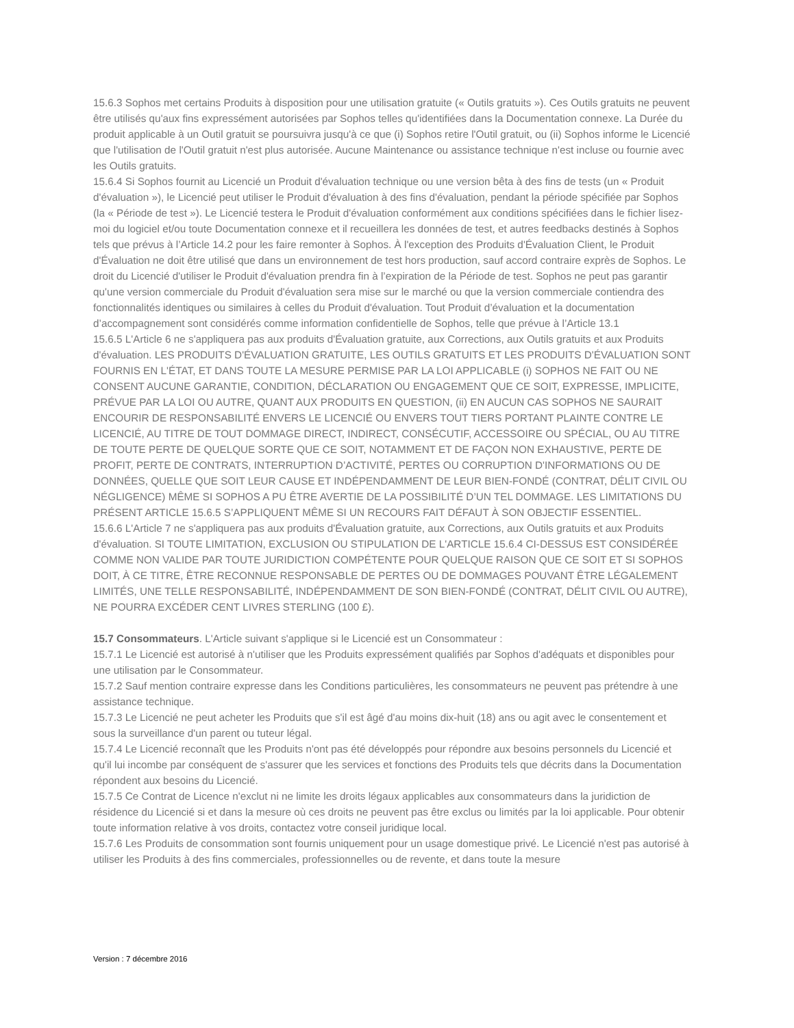15.6.3 Sophos met certains Produits à disposition pour une utilisation gratuite (« Outils gratuits »). Ces Outils gratuits ne peuvent être utilisés qu'aux fins expressément autorisées par Sophos telles qu'identifiées dans la Documentation connexe. La Durée du produit applicable à un Outil gratuit se poursuivra jusqu'à ce que (i) Sophos retire l'Outil gratuit, ou (ii) Sophos informe le Licencié que l'utilisation de l'Outil gratuit n'est plus autorisée. Aucune Maintenance ou assistance technique n'est incluse ou fournie avec les Outils gratuits.
15.6.4 Si Sophos fournit au Licencié un Produit d'évaluation technique ou une version bêta à des fins de tests (un « Produit d'évaluation »), le Licencié peut utiliser le Produit d'évaluation à des fins d'évaluation, pendant la période spécifiée par Sophos (la « Période de test »). Le Licencié testera le Produit d'évaluation conformément aux conditions spécifiées dans le fichier lisez-moi du logiciel et/ou toute Documentation connexe et il recueillera les données de test, et autres feedbacks destinés à Sophos tels que prévus à l’Article 14.2 pour les faire remonter à Sophos. À l'exception des Produits d'Évaluation Client, le Produit d'Évaluation ne doit être utilisé que dans un environnement de test hors production, sauf accord contraire exprès de Sophos. Le droit du Licencié d'utiliser le Produit d'évaluation prendra fin à l’expiration de la Période de test. Sophos ne peut pas garantir qu'une version commerciale du Produit d'évaluation sera mise sur le marché ou que la version commerciale contiendra des fonctionnalités identiques ou similaires à celles du Produit d'évaluation. Tout Produit d’évaluation et la documentation d’accompagnement sont considérés comme information confidentielle de Sophos, telle que prévue à l’Article 13.1
15.6.5 L'Article 6 ne s'appliquera pas aux produits d'Évaluation gratuite, aux Corrections, aux Outils gratuits et aux Produits d'évaluation. LES PRODUITS D'ÉVALUATION GRATUITE, LES OUTILS GRATUITS ET LES PRODUITS D'ÉVALUATION SONT FOURNIS EN L'ÉTAT, ET DANS TOUTE LA MESURE PERMISE PAR LA LOI APPLICABLE (i) SOPHOS NE FAIT OU NE CONSENT AUCUNE GARANTIE, CONDITION, DÉCLARATION OU ENGAGEMENT QUE CE SOIT, EXPRESSE, IMPLICITE, PRÉVUE PAR LA LOI OU AUTRE, QUANT AUX PRODUITS EN QUESTION, (ii) EN AUCUN CAS SOPHOS NE SAURAIT ENCOURIR DE RESPONSABILITÉ ENVERS LE LICENCIÉ OU ENVERS TOUT TIERS PORTANT PLAINTE CONTRE LE LICENCIÉ, AU TITRE DE TOUT DOMMAGE DIRECT, INDIRECT, CONSÉCUTIF, ACCESSOIRE OU SPÉCIAL, OU AU TITRE DE TOUTE PERTE DE QUELQUE SORTE QUE CE SOIT, NOTAMMENT ET DE FAÇON NON EXHAUSTIVE, PERTE DE PROFIT, PERTE DE CONTRATS, INTERRUPTION D’ACTIVITÉ, PERTES OU CORRUPTION D'INFORMATIONS OU DE DONNÉES, QUELLE QUE SOIT LEUR CAUSE ET INDÉPENDAMMENT DE LEUR BIEN-FONDÉ (CONTRAT, DÉLIT CIVIL OU NÉGLIGENCE) MÊME SI SOPHOS A PU ÊTRE AVERTIE DE LA POSSIBILITÉ D’UN TEL DOMMAGE. LES LIMITATIONS DU PRÉSENT ARTICLE 15.6.5 S’APPLIQUENT MÊME SI UN RECOURS FAIT DÉFAUT À SON OBJECTIF ESSENTIEL.
15.6.6 L'Article 7 ne s'appliquera pas aux produits d'Évaluation gratuite, aux Corrections, aux Outils gratuits et aux Produits d'évaluation. SI TOUTE LIMITATION, EXCLUSION OU STIPULATION DE L'ARTICLE 15.6.4 CI-DESSUS EST CONSIDÉRÉE COMME NON VALIDE PAR TOUTE JURIDICTION COMPÉTENTE POUR QUELQUE RAISON QUE CE SOIT ET SI SOPHOS DOIT, À CE TITRE, ÊTRE RECONNUE RESPONSABLE DE PERTES OU DE DOMMAGES POUVANT ÊTRE LÉGALEMENT LIMITÉS, UNE TELLE RESPONSABILITÉ, INDÉPENDAMMENT DE SON BIEN-FONDÉ (CONTRAT, DÉLIT CIVIL OU AUTRE), NE POURRA EXCÉDER CENT LIVRES STERLING (100 £).
15.7 Consommateurs. L'Article suivant s'applique si le Licencié est un Consommateur :
15.7.1 Le Licencié est autorisé à n'utiliser que les Produits expressément qualifiés par Sophos d'adéquats et disponibles pour une utilisation par le Consommateur.
15.7.2 Sauf mention contraire expresse dans les Conditions particulières, les consommateurs ne peuvent pas prétendre à une assistance technique.
15.7.3 Le Licencié ne peut acheter les Produits que s'il est âgé d'au moins dix-huit (18) ans ou agit avec le consentement et sous la surveillance d'un parent ou tuteur légal.
15.7.4 Le Licencié reconnaît que les Produits n'ont pas été développés pour répondre aux besoins personnels du Licencié et qu'il lui incombe par conséquent de s'assurer que les services et fonctions des Produits tels que décrits dans la Documentation répondent aux besoins du Licencié.
15.7.5 Ce Contrat de Licence n'exclut ni ne limite les droits légaux applicables aux consommateurs dans la juridiction de résidence du Licencié si et dans la mesure où ces droits ne peuvent pas être exclus ou limités par la loi applicable. Pour obtenir toute information relative à vos droits, contactez votre conseil juridique local.
15.7.6 Les Produits de consommation sont fournis uniquement pour un usage domestique privé. Le Licencié n'est pas autorisé à utiliser les Produits à des fins commerciales, professionnelles ou de revente, et dans toute la mesure
Version : 7 décembre 2016